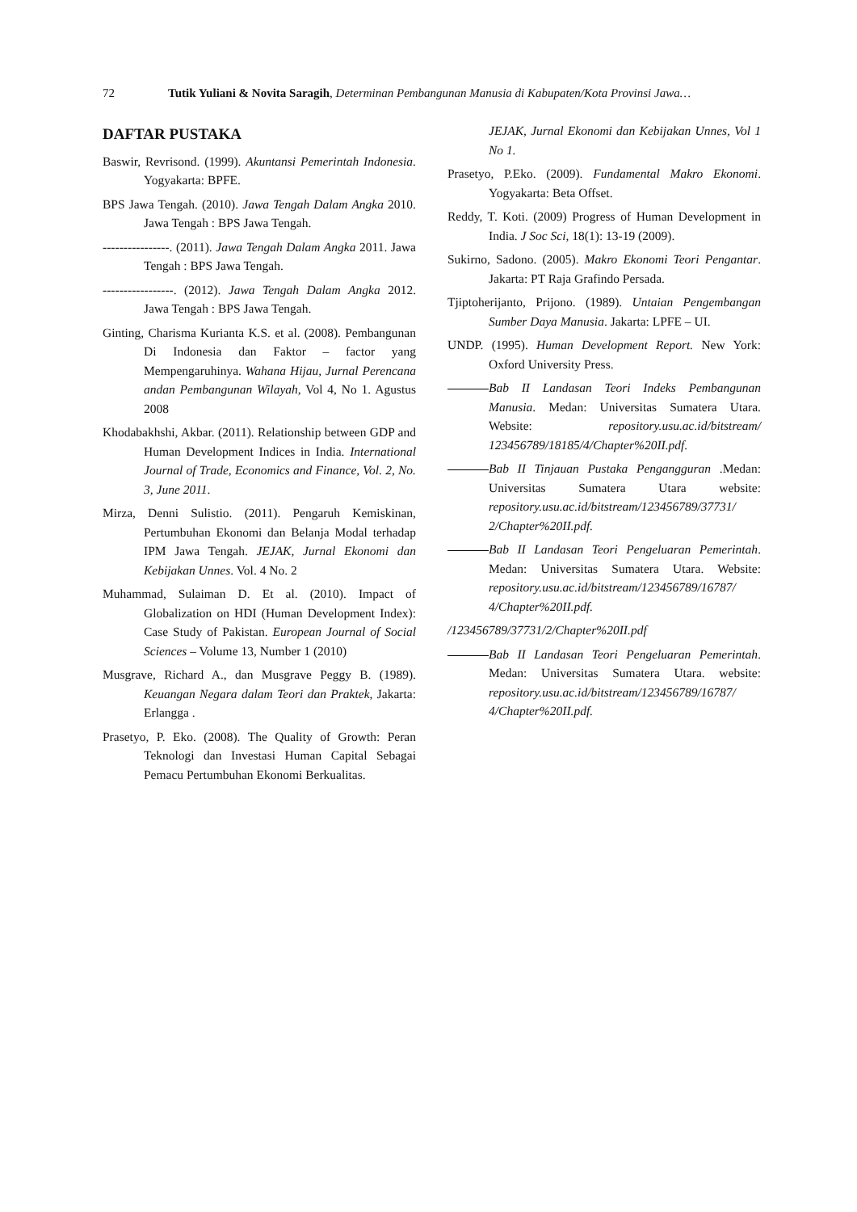72 Tutik Yuliani & Novita Saragih, Determinan Pembangunan Manusia di Kabupaten/Kota Provinsi Jawa…
DAFTAR PUSTAKA
Baswir, Revrisond. (1999). Akuntansi Pemerintah Indonesia. Yogyakarta: BPFE.
BPS Jawa Tengah. (2010). Jawa Tengah Dalam Angka 2010. Jawa Tengah : BPS Jawa Tengah.
----------------. (2011). Jawa Tengah Dalam Angka 2011. Jawa Tengah : BPS Jawa Tengah.
-----------------. (2012). Jawa Tengah Dalam Angka 2012. Jawa Tengah : BPS Jawa Tengah.
Ginting, Charisma Kurianta K.S. et al. (2008). Pembangunan Di Indonesia dan Faktor – factor yang Mempengaruhinya. Wahana Hijau, Jurnal Perencana andan Pembangunan Wilayah, Vol 4, No 1. Agustus 2008
Khodabakhshi, Akbar. (2011). Relationship between GDP and Human Development Indices in India. International Journal of Trade, Economics and Finance, Vol. 2, No. 3, June 2011.
Mirza, Denni Sulistio. (2011). Pengaruh Kemiskinan, Pertumbuhan Ekonomi dan Belanja Modal terhadap IPM Jawa Tengah. JEJAK, Jurnal Ekonomi dan Kebijakan Unnes. Vol. 4 No. 2
Muhammad, Sulaiman D. Et al. (2010). Impact of Globalization on HDI (Human Development Index): Case Study of Pakistan. European Journal of Social Sciences – Volume 13, Number 1 (2010)
Musgrave, Richard A., dan Musgrave Peggy B. (1989). Keuangan Negara dalam Teori dan Praktek, Jakarta: Erlangga .
Prasetyo, P. Eko. (2008). The Quality of Growth: Peran Teknologi dan Investasi Human Capital Sebagai Pemacu Pertumbuhan Ekonomi Berkualitas.
JEJAK, Jurnal Ekonomi dan Kebijakan Unnes, Vol 1 No 1.
Prasetyo, P.Eko. (2009). Fundamental Makro Ekonomi. Yogyakarta: Beta Offset.
Reddy, T. Koti. (2009) Progress of Human Development in India. J Soc Sci, 18(1): 13-19 (2009).
Sukirno, Sadono. (2005). Makro Ekonomi Teori Pengantar. Jakarta: PT Raja Grafindo Persada.
Tjiptoherijanto, Prijono. (1989). Untaian Pengembangan Sumber Daya Manusia. Jakarta: LPFE – UI.
UNDP. (1995). Human Development Report. New York: Oxford University Press.
Bab II Landasan Teori Indeks Pembangunan Manusia. Medan: Universitas Sumatera Utara. Website: repository.usu.ac.id/bitstream/ 123456789/18185/4/Chapter%20II.pdf.
Bab II Tinjauan Pustaka Pengangguran .Medan: Universitas Sumatera Utara website: repository.usu.ac.id/bitstream/123456789/37731/ 2/Chapter%20II.pdf.
Bab II Landasan Teori Pengeluaran Pemerintah. Medan: Universitas Sumatera Utara. Website: repository.usu.ac.id/bitstream/123456789/16787/ 4/Chapter%20II.pdf.
/123456789/37731/2/Chapter%20II.pdf
Bab II Landasan Teori Pengeluaran Pemerintah. Medan: Universitas Sumatera Utara. website: repository.usu.ac.id/bitstream/123456789/16787/ 4/Chapter%20II.pdf.